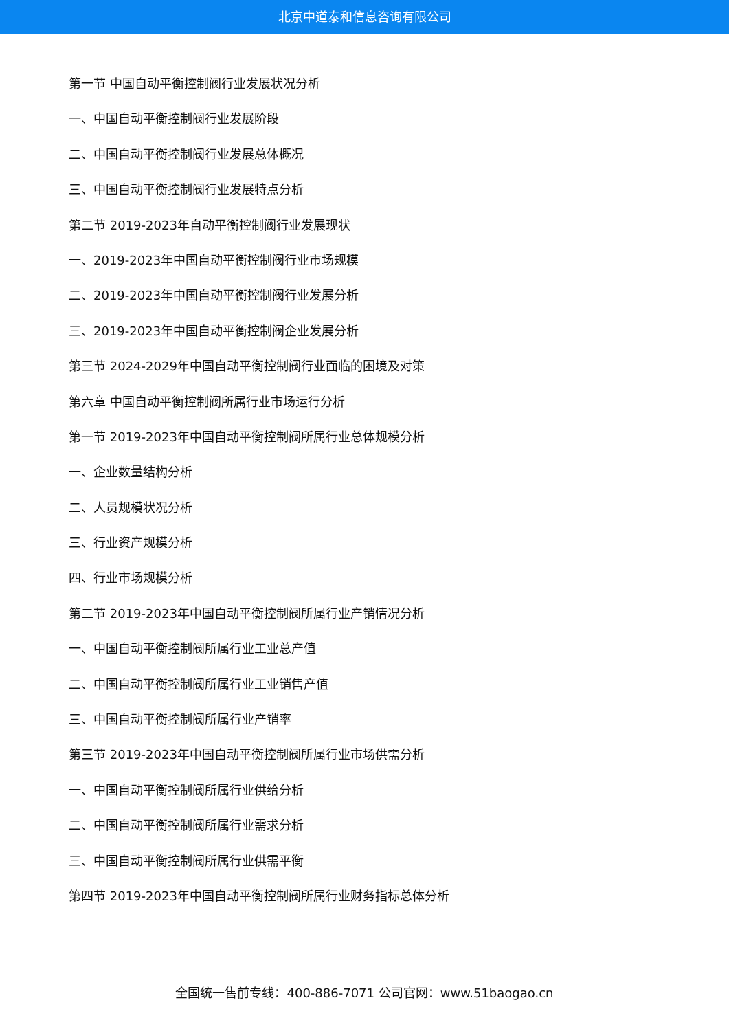北京中道泰和信息咨询有限公司
第一节 中国自动平衡控制阀行业发展状况分析
一、中国自动平衡控制阀行业发展阶段
二、中国自动平衡控制阀行业发展总体概况
三、中国自动平衡控制阀行业发展特点分析
第二节 2019-2023年自动平衡控制阀行业发展现状
一、2019-2023年中国自动平衡控制阀行业市场规模
二、2019-2023年中国自动平衡控制阀行业发展分析
三、2019-2023年中国自动平衡控制阀企业发展分析
第三节 2024-2029年中国自动平衡控制阀行业面临的困境及对策
第六章 中国自动平衡控制阀所属行业市场运行分析
第一节 2019-2023年中国自动平衡控制阀所属行业总体规模分析
一、企业数量结构分析
二、人员规模状况分析
三、行业资产规模分析
四、行业市场规模分析
第二节 2019-2023年中国自动平衡控制阀所属行业产销情况分析
一、中国自动平衡控制阀所属行业工业总产值
二、中国自动平衡控制阀所属行业工业销售产值
三、中国自动平衡控制阀所属行业产销率
第三节 2019-2023年中国自动平衡控制阀所属行业市场供需分析
一、中国自动平衡控制阀所属行业供给分析
二、中国自动平衡控制阀所属行业需求分析
三、中国自动平衡控制阀所属行业供需平衡
第四节 2019-2023年中国自动平衡控制阀所属行业财务指标总体分析
全国统一售前专线：400-886-7071 公司官网：www.51baogao.cn